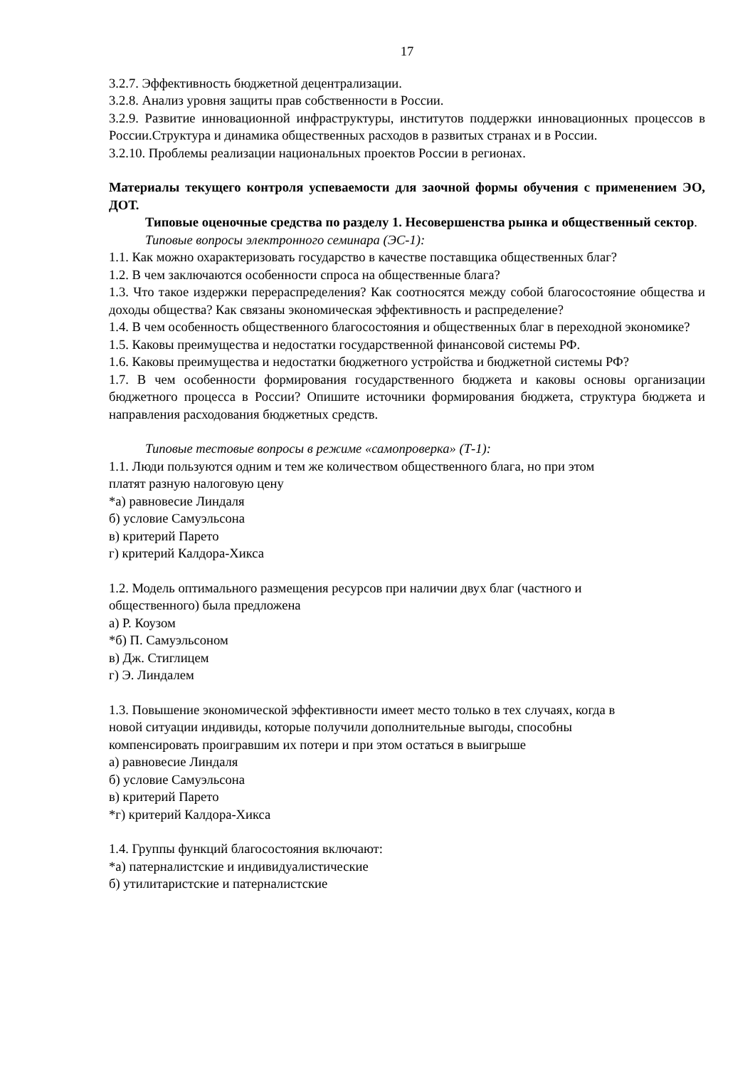17
3.2.7. Эффективность бюджетной децентрализации.
3.2.8. Анализ уровня защиты прав собственности в России.
3.2.9. Развитие инновационной инфраструктуры, институтов поддержки инновационных процессов в России.Структура и динамика общественных расходов в развитых странах и в России.
3.2.10. Проблемы реализации национальных проектов России в регионах.
Материалы текущего контроля успеваемости для заочной формы обучения с применением ЭО, ДОТ.
Типовые оценочные средства по разделу 1. Несовершенства рынка и общественный сектор.
Типовые вопросы электронного семинара (ЭС-1):
1.1. Как можно охарактеризовать государство в качестве поставщика общественных благ?
1.2. В чем заключаются особенности спроса на общественные блага?
1.3. Что такое издержки перераспределения? Как соотносятся между собой благосостояние общества и доходы общества? Как связаны экономическая эффективность и распределение?
1.4. В чем особенность общественного благосостояния и общественных благ в переходной экономике?
1.5. Каковы преимущества и недостатки государственной финансовой системы РФ.
1.6. Каковы преимущества и недостатки бюджетного устройства и бюджетной системы РФ?
1.7. В чем особенности формирования государственного бюджета и каковы основы организации бюджетного процесса в России? Опишите источники формирования бюджета, структура бюджета и направления расходования бюджетных средств.
Типовые тестовые вопросы в режиме «самопроверка» (Т-1):
1.1. Люди пользуются одним и тем же количеством общественного блага, но при этом
платят разную налоговую цену
*а) равновесие Линдаля
б) условие Самуэльсона
в) критерий Парето
г) критерий Калдора-Хикса
1.2. Модель оптимального размещения ресурсов при наличии двух благ (частного и
общественного) была предложена
а) Р. Коузом
*б) П. Самуэльсоном
в) Дж. Стиглицем
г) Э. Линдалем
1.3. Повышение экономической эффективности имеет место только в тех случаях, когда в
новой ситуации индивиды, которые получили дополнительные выгоды, способны
компенсировать проигравшим их потери и при этом остаться в выигрыше
а) равновесие Линдаля
б) условие Самуэльсона
в) критерий Парето
*г) критерий Калдора-Хикса
1.4. Группы функций благосостояния включают:
*а) патерналистские и индивидуалистические
б) утилитаристские и патерналистские